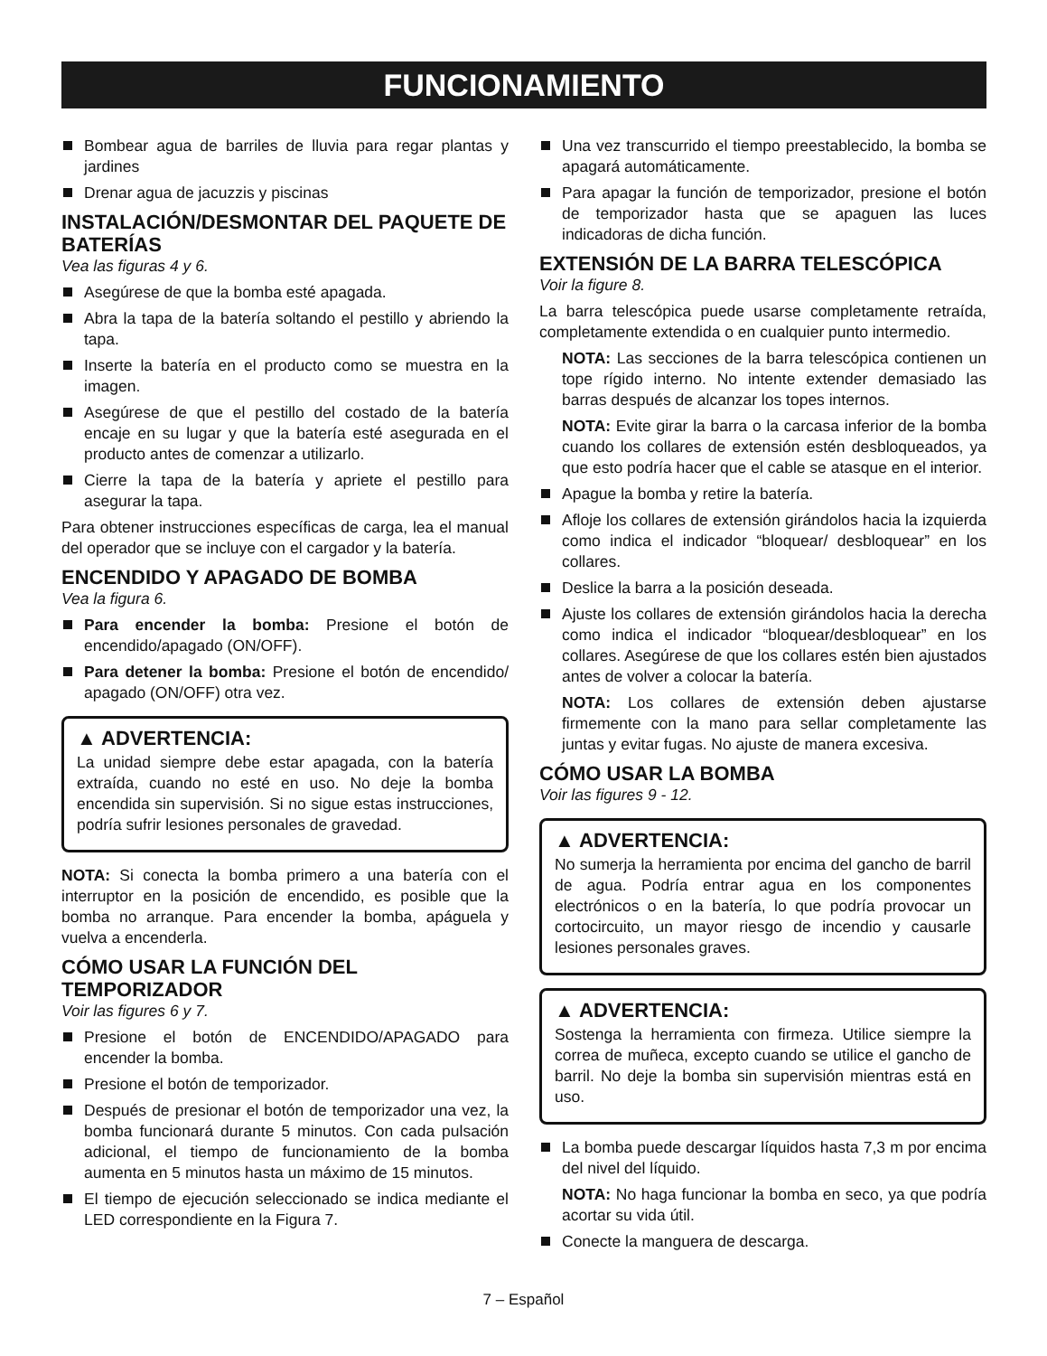FUNCIONAMIENTO
Bombear agua de barriles de lluvia para regar plantas y jardines
Drenar agua de jacuzzis y piscinas
INSTALACIÓN/DESMONTAR DEL PAQUETE DE BATERÍAS
Vea las figuras 4 y 6.
Asegúrese de que la bomba esté apagada.
Abra la tapa de la batería soltando el pestillo y abriendo la tapa.
Inserte la batería en el producto como se muestra en la imagen.
Asegúrese de que el pestillo del costado de la batería encaje en su lugar y que la batería esté asegurada en el producto antes de comenzar a utilizarlo.
Cierre la tapa de la batería y apriete el pestillo para asegurar la tapa.
Para obtener instrucciones específicas de carga, lea el manual del operador que se incluye con el cargador y la batería.
ENCENDIDO Y APAGADO DE BOMBA
Vea la figura 6.
Para encender la bomba: Presione el botón de encendido/apagado (ON/OFF).
Para detener la bomba: Presione el botón de encendido/ apagado (ON/OFF) otra vez.
▲ ADVERTENCIA:
La unidad siempre debe estar apagada, con la batería extraída, cuando no esté en uso. No deje la bomba encendida sin supervisión. Si no sigue estas instrucciones, podría sufrir lesiones personales de gravedad.
NOTA: Si conecta la bomba primero a una batería con el interruptor en la posición de encendido, es posible que la bomba no arranque. Para encender la bomba, apáguela y vuelva a encenderla.
CÓMO USAR LA FUNCIÓN DEL TEMPORIZADOR
Voir las figures 6 y 7.
Presione el botón de ENCENDIDO/APAGADO para encender la bomba.
Presione el botón de temporizador.
Después de presionar el botón de temporizador una vez, la bomba funcionará durante 5 minutos. Con cada pulsación adicional, el tiempo de funcionamiento de la bomba aumenta en 5 minutos hasta un máximo de 15 minutos.
El tiempo de ejecución seleccionado se indica mediante el LED correspondiente en la Figura 7.
Una vez transcurrido el tiempo preestablecido, la bomba se apagará automáticamente.
Para apagar la función de temporizador, presione el botón de temporizador hasta que se apaguen las luces indicadoras de dicha función.
EXTENSIÓN DE LA BARRA TELESCÓPICA
Voir la figure 8.
La barra telescópica puede usarse completamente retraída, completamente extendida o en cualquier punto intermedio.
NOTA: Las secciones de la barra telescópica contienen un tope rígido interno. No intente extender demasiado las barras después de alcanzar los topes internos.
NOTA: Evite girar la barra o la carcasa inferior de la bomba cuando los collares de extensión estén desbloqueados, ya que esto podría hacer que el cable se atasque en el interior.
Apague la bomba y retire la batería.
Afloje los collares de extensión girándolos hacia la izquierda como indica el indicador “bloquear/ desbloquear” en los collares.
Deslice la barra a la posición deseada.
Ajuste los collares de extensión girándolos hacia la derecha como indica el indicador “bloquear/desbloquear” en los collares. Asegúrese de que los collares estén bien ajustados antes de volver a colocar la batería.
NOTA: Los collares de extensión deben ajustarse firmemente con la mano para sellar completamente las juntas y evitar fugas. No ajuste de manera excesiva.
CÓMO USAR LA BOMBA
Voir las figures 9 - 12.
▲ ADVERTENCIA:
No sumerja la herramienta por encima del gancho de barril de agua. Podría entrar agua en los componentes electrónicos o en la batería, lo que podría provocar un cortocircuito, un mayor riesgo de incendio y causarle lesiones personales graves.
▲ ADVERTENCIA:
Sostenga la herramienta con firmeza. Utilice siempre la correa de muñeca, excepto cuando se utilice el gancho de barril. No deje la bomba sin supervisión mientras está en uso.
La bomba puede descargar líquidos hasta 7,3 m por encima del nivel del líquido.
NOTA: No haga funcionar la bomba en seco, ya que podría acortar su vida útil.
Conecte la manguera de descarga.
7 – Español